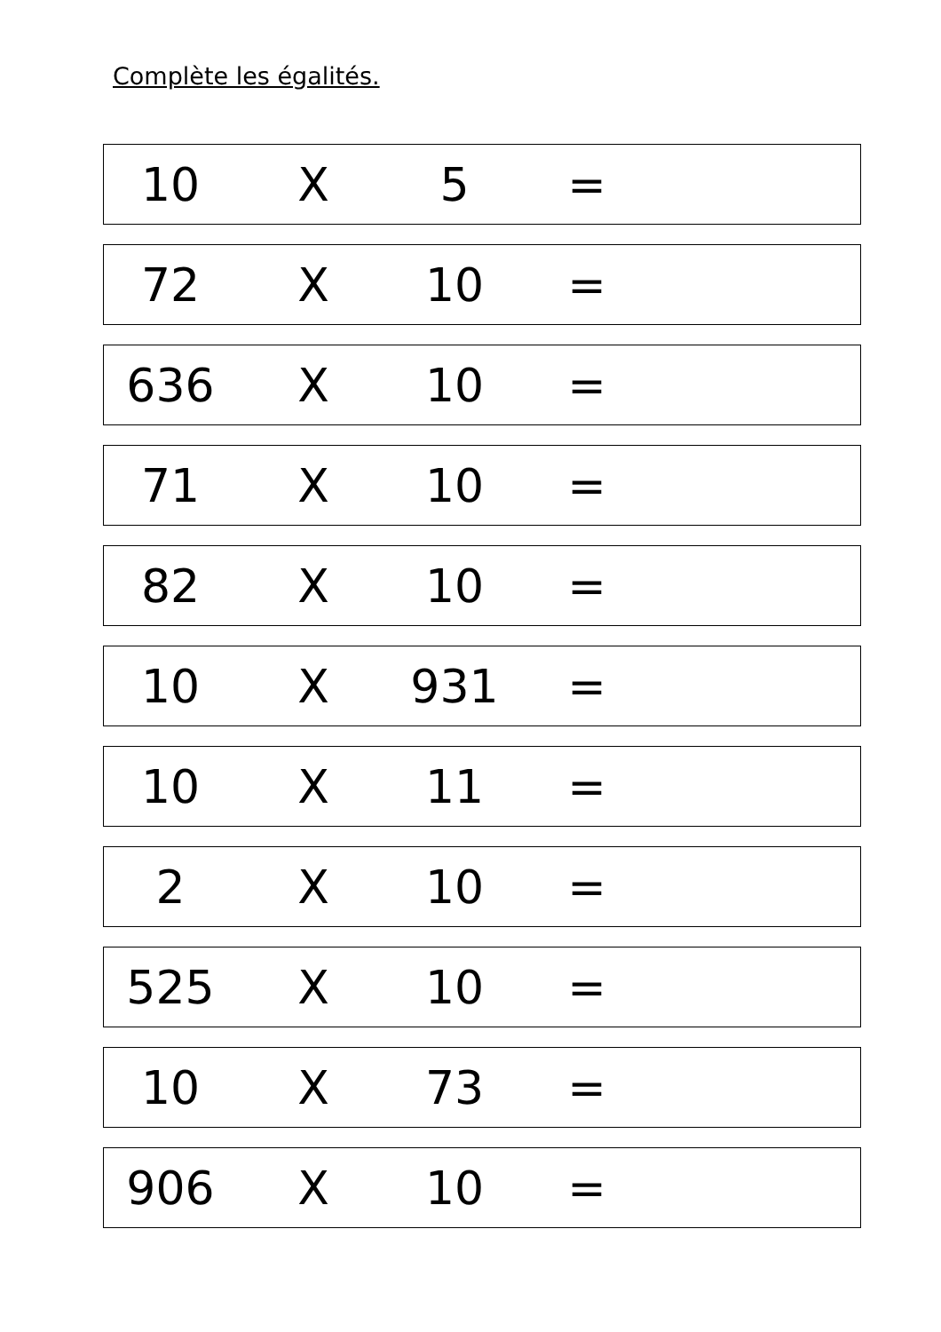Complète les égalités.
10 X 5 =
72 X 10 =
636 X 10 =
71 X 10 =
82 X 10 =
10 X 931 =
10 X 11 =
2 X 10 =
525 X 10 =
10 X 73 =
906 X 10 =